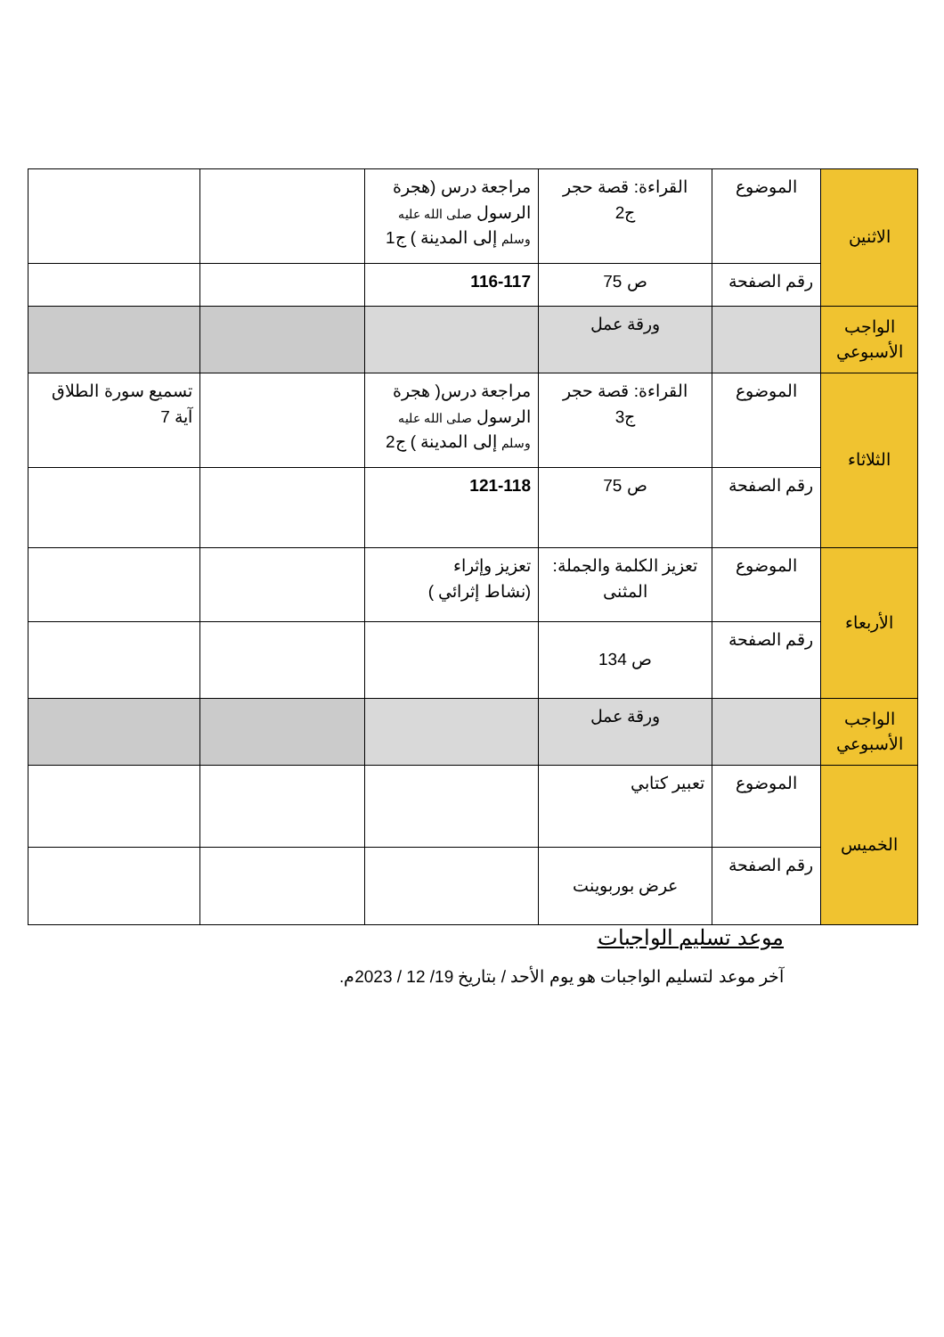| الاثنين | الموضوع | القراءة: قصة حجر ج2 | مراجعة درس (هجرة الرسول صلى الله عليه وسلم إلى المدينة ) ج1 | | |
| | رقم الصفحة | ص 75 | 116-117 | | |
| الواجب الأسبوعي | | ورقة عمل | | | |
| الثلاثاء | الموضوع | القراءة: قصة حجر ج3 | مراجعة درس( هجرة الرسول صلى الله عليه وسلم إلى المدينة ) ج2 | | تسميع سورة الطلاق آية 7 |
| | رقم الصفحة | ص 75 | 121-118 | | |
| الأربعاء | الموضوع | تعزيز الكلمة والجملة: المثنى | تعزيز وإثراء (نشاط إثرائي ) | | |
| | رقم الصفحة | ص 134 | | | |
| الواجب الأسبوعي | | ورقة عمل | | | |
| الخميس | الموضوع | تعبير كتابي | | | |
| | رقم الصفحة | عرض بوربوينت | | | |
موعد تسليم الواجبات
آخر موعد لتسليم الواجبات هو يوم الأحد / بتاريخ 19/ 12 / 2023م.